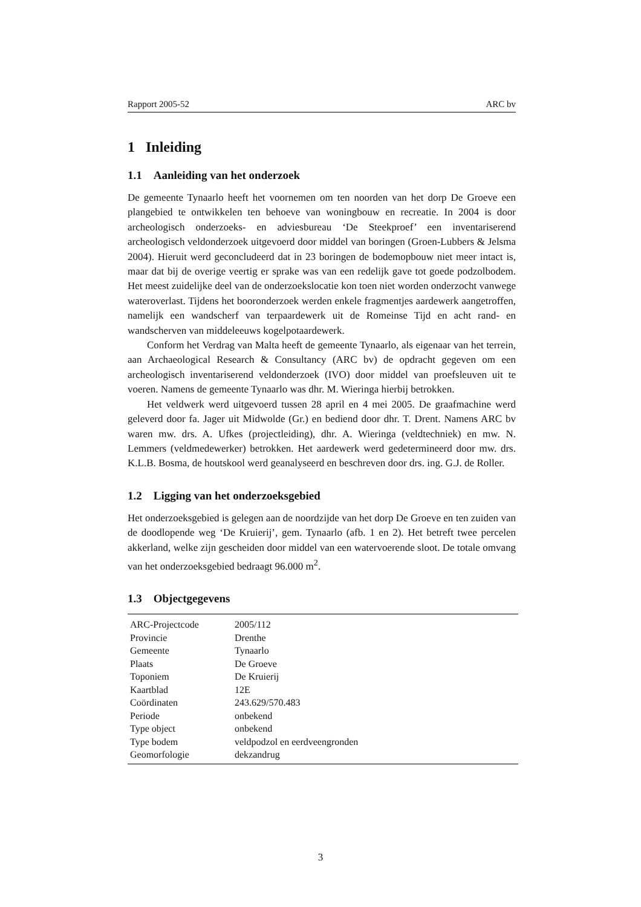Rapport 2005-52 ARC bv
1 Inleiding
1.1 Aanleiding van het onderzoek
De gemeente Tynaarlo heeft het voornemen om ten noorden van het dorp De Groeve een plangebied te ontwikkelen ten behoeve van woningbouw en recreatie. In 2004 is door archeologisch onderzoeks- en adviesbureau ‘De Steekproef’ een inventariserend archeologisch veldonderzoek uitgevoerd door middel van boringen (Groen-Lubbers & Jelsma 2004). Hieruit werd geconcludeerd dat in 23 boringen de bodemopbouw niet meer intact is, maar dat bij de overige veertig er sprake was van een redelijk gave tot goede podzolbodem. Het meest zuidelijke deel van de onderzoekslocatie kon toen niet worden onderzocht vanwege wateroverlast. Tijdens het booronderzoek werden enkele fragmentjes aardewerk aangetroffen, namelijk een wandscherf van terpaardewerk uit de Romeinse Tijd en acht rand- en wandscherven van middeleeuws kogelpotaardewerk.
Conform het Verdrag van Malta heeft de gemeente Tynaarlo, als eigenaar van het terrein, aan Archaeological Research & Consultancy (ARC bv) de opdracht gegeven om een archeologisch inventariserend veldonderzoek (IVO) door middel van proefsleuven uit te voeren. Namens de gemeente Tynaarlo was dhr. M. Wieringa hierbij betrokken.
Het veldwerk werd uitgevoerd tussen 28 april en 4 mei 2005. De graafmachine werd geleverd door fa. Jager uit Midwolde (Gr.) en bediend door dhr. T. Drent. Namens ARC bv waren mw. drs. A. Ufkes (projectleiding), dhr. A. Wieringa (veldtechniek) en mw. N. Lemmers (veldmedewerker) betrokken. Het aardewerk werd gedetermineerd door mw. drs. K.L.B. Bosma, de houtskool werd geanalyseerd en beschreven door drs. ing. G.J. de Roller.
1.2 Ligging van het onderzoeksgebied
Het onderzoeksgebied is gelegen aan de noordzijde van het dorp De Groeve en ten zuiden van de doodlopende weg ‘De Kruierij’, gem. Tynaarlo (afb. 1 en 2). Het betreft twee percelen akkerland, welke zijn gescheiden door middel van een watervoerende sloot. De totale omvang van het onderzoeksgebied bedraagt 96.000 m<sup>2</sup>.
1.3 Objectgegevens
| ARC-Projectcode | 2005/112 |
| Provincie | Drenthe |
| Gemeente | Tynaarlo |
| Plaats | De Groeve |
| Toponiem | De Kruierij |
| Kaartblad | 12E |
| Coördinaten | 243.629/570.483 |
| Periode | onbekend |
| Type object | onbekend |
| Type bodem | veldpodzol en eerdveengronden |
| Geomorfologie | dekzandrug |
3